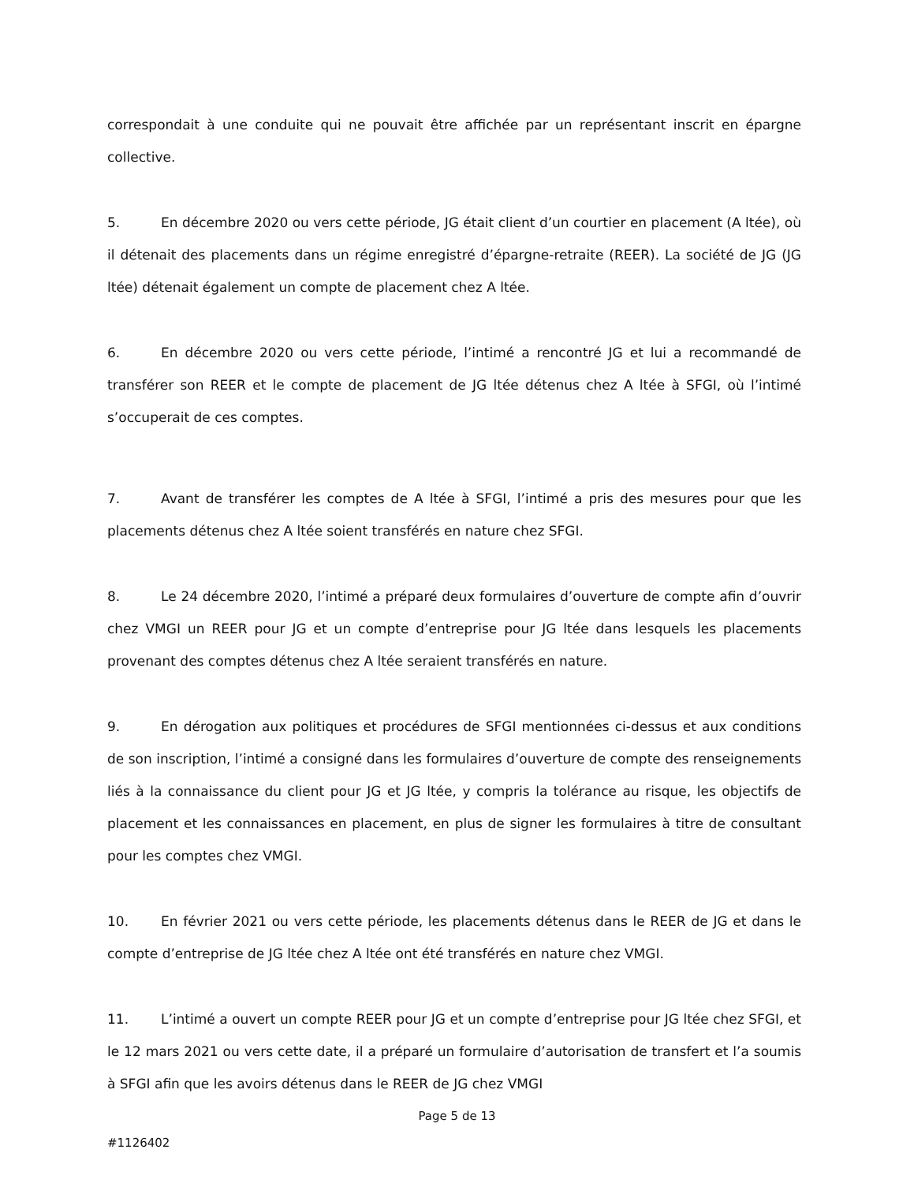correspondait à une conduite qui ne pouvait être affichée par un représentant inscrit en épargne collective.
5. En décembre 2020 ou vers cette période, JG était client d’un courtier en placement (A ltée), où il détenait des placements dans un régime enregistré d’épargne-retraite (REER). La société de JG (JG ltée) détenait également un compte de placement chez A ltée.
6. En décembre 2020 ou vers cette période, l’intimé a rencontré JG et lui a recommandé de transférer son REER et le compte de placement de JG ltée détenus chez A ltée à SFGI, où l’intimé s’occuperait de ces comptes.
7. Avant de transférer les comptes de A ltée à SFGI, l’intimé a pris des mesures pour que les placements détenus chez A ltée soient transférés en nature chez SFGI.
8. Le 24 décembre 2020, l’intimé a préparé deux formulaires d’ouverture de compte afin d’ouvrir chez VMGI un REER pour JG et un compte d’entreprise pour JG ltée dans lesquels les placements provenant des comptes détenus chez A ltée seraient transférés en nature.
9. En dérogation aux politiques et procédures de SFGI mentionnées ci-dessus et aux conditions de son inscription, l’intimé a consigné dans les formulaires d’ouverture de compte des renseignements liés à la connaissance du client pour JG et JG ltée, y compris la tolérance au risque, les objectifs de placement et les connaissances en placement, en plus de signer les formulaires à titre de consultant pour les comptes chez VMGI.
10. En février 2021 ou vers cette période, les placements détenus dans le REER de JG et dans le compte d’entreprise de JG ltée chez A ltée ont été transférés en nature chez VMGI.
11. L’intimé a ouvert un compte REER pour JG et un compte d’entreprise pour JG ltée chez SFGI, et le 12 mars 2021 ou vers cette date, il a préparé un formulaire d’autorisation de transfert et l’a soumis à SFGI afin que les avoirs détenus dans le REER de JG chez VMGI
Page 5 de 13
#1126402